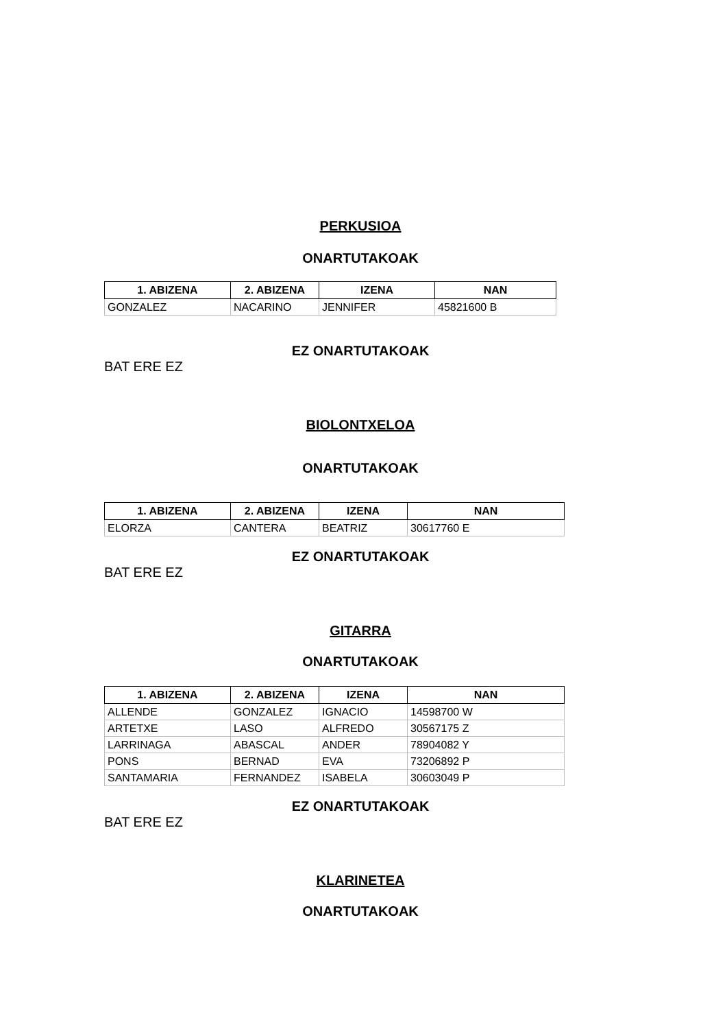PERKUSIOA
ONARTUTAKOAK
| 1. ABIZENA | 2. ABIZENA | IZENA | NAN |
| --- | --- | --- | --- |
| GONZALEZ | NACARINO | JENNIFER | 45821600 B |
EZ ONARTUTAKOAK
BAT ERE EZ
BIOLONTXELOA
ONARTUTAKOAK
| 1. ABIZENA | 2. ABIZENA | IZENA | NAN |
| --- | --- | --- | --- |
| ELORZA | CANTERA | BEATRIZ | 30617760 E |
EZ ONARTUTAKOAK
BAT ERE EZ
GITARRA
ONARTUTAKOAK
| 1. ABIZENA | 2. ABIZENA | IZENA | NAN |
| --- | --- | --- | --- |
| ALLENDE | GONZALEZ | IGNACIO | 14598700 W |
| ARTETXE | LASO | ALFREDO | 30567175 Z |
| LARRINAGA | ABASCAL | ANDER | 78904082 Y |
| PONS | BERNAD | EVA | 73206892 P |
| SANTAMARIA | FERNANDEZ | ISABELA | 30603049 P |
EZ ONARTUTAKOAK
BAT ERE EZ
KLARINETEA
ONARTUTAKOAK